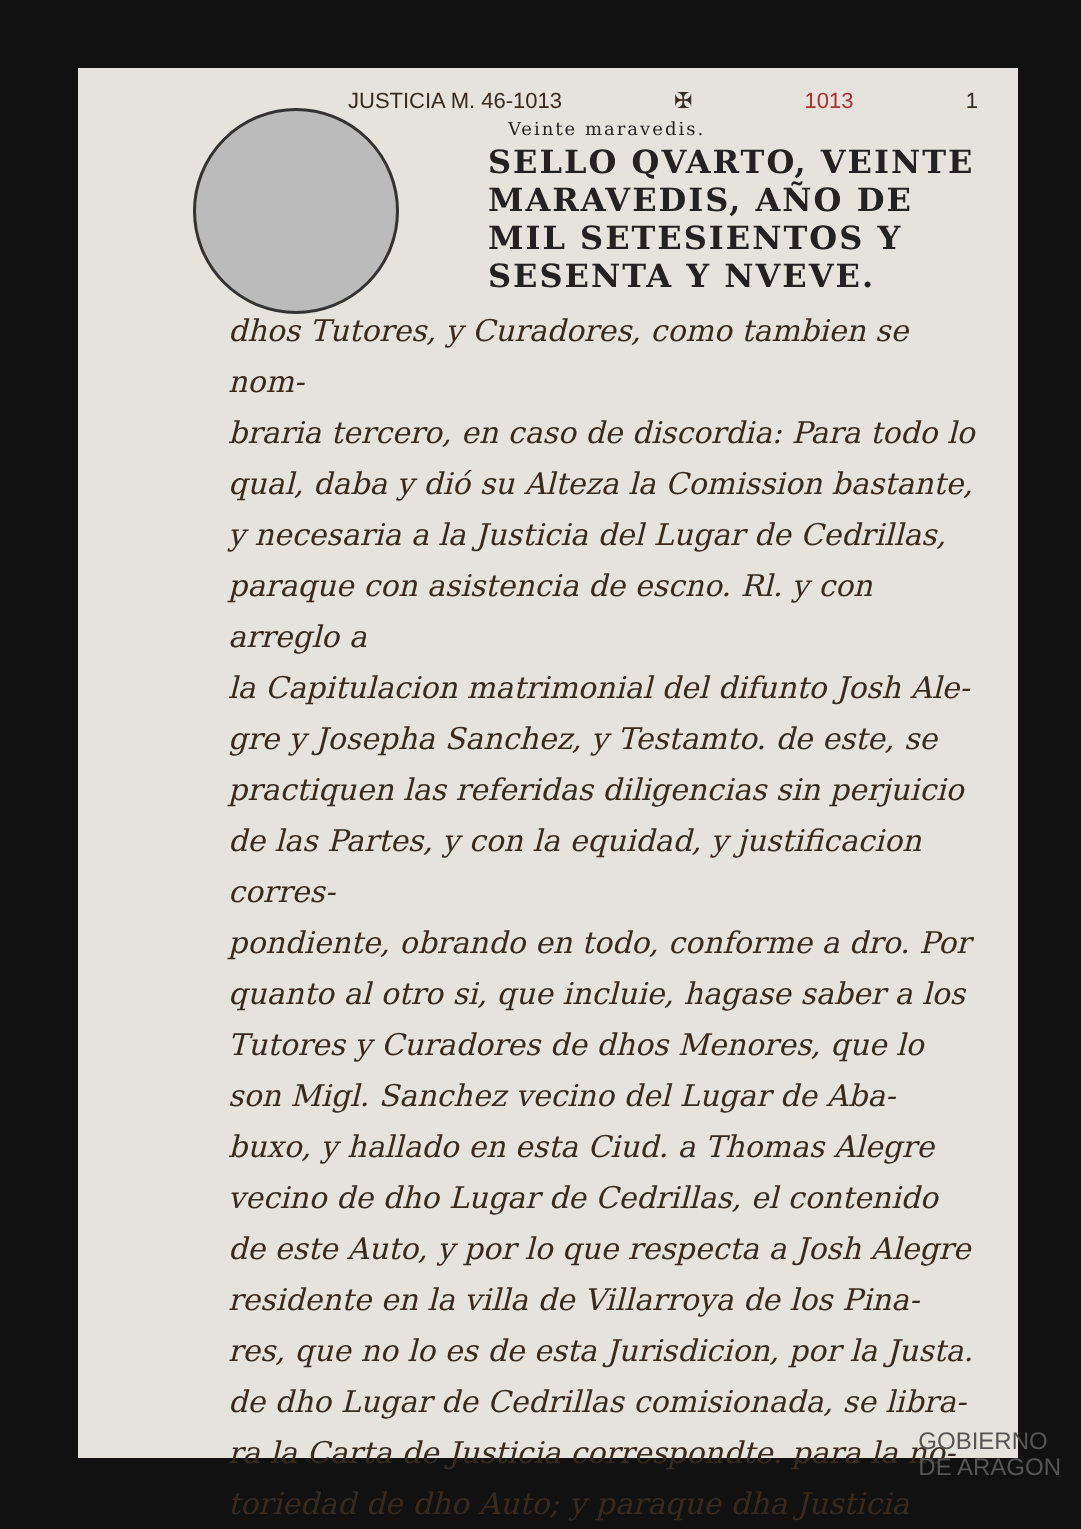JUSTICIA M. 46-1013 ✠ 1013 1
Veinte maravedis.
SELLO QVARTO, VEINTE MARAVEDIS, AÑO DE MIL SETESIENTOS Y SESENTA Y NVEVE.
dhos Tutores, y Curadores, como tambien se nom-
braria tercero, en caso de discordia: Para todo lo
qual, daba y dió su Alteza la Comission bastante,
y necesaria a la Justicia del Lugar de Cedrillas,
paraque con asistencia de escno. Rl. y con arreglo a
la Capitulacion matrimonial del difunto Josh Ale-
gre y Josepha Sanchez, y Testamto. de este, se
practiquen las referidas diligencias sin perjuicio
de las Partes, y con la equidad, y justificacion corres-
pondiente, obrando en todo, conforme a dro. Por
quanto al otro si, que incluie, hagase saber a los
Tutores y Curadores de dhos Menores, que lo
son Migl. Sanchez vecino del Lugar de Aba-
buxo, y hallado en esta Ciud. a Thomas Alegre
vecino de dho Lugar de Cedrillas, el contenido
de este Auto, y por lo que respecta a Josh Alegre
residente en la villa de Villarroya de los Pina-
res, que no lo es de esta Jurisdicion, por la Justa.
de dho Lugar de Cedrillas comisionada, se libra-
ra la Carta de Justicia correspondte. para la no-
toriedad de dho Auto; y paraque dha Justicia
GOBIERNO
DE ARAGON